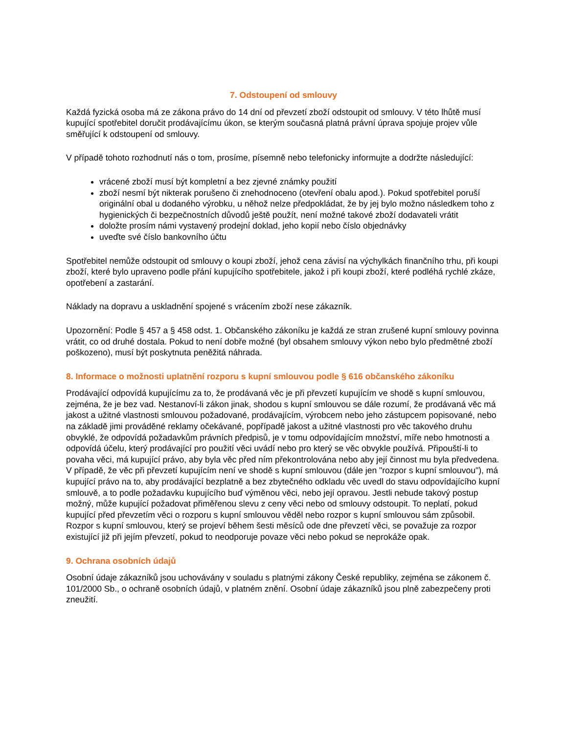7. Odstoupení od smlouvy
Každá fyzická osoba má ze zákona právo do 14 dní od převzetí zboží odstoupit od smlouvy. V této lhůtě musí kupující spotřebitel doručit prodávajícímu úkon, se kterým současná platná právní úprava spojuje projev vůle směřující k odstoupení od smlouvy.
V případě tohoto rozhodnutí nás o tom, prosíme, písemně nebo telefonicky informujte a dodržte následující:
vrácené zboží musí být kompletní a bez zjevné známky použití
zboží nesmí být nikterak porušeno či znehodnoceno (otevření obalu apod.). Pokud spotřebitel poruší originální obal u dodaného výrobku, u něhož nelze předpokládat, že by jej bylo možno následkem toho z hygienických či bezpečnostních důvodů ještě použít, není možné takové zboží dodavateli vrátit
doložte prosím námi vystavený prodejní doklad, jeho kopií nebo číslo objednávky
uveďte své číslo bankovního účtu
Spotřebitel nemůže odstoupit od smlouvy o koupi zboží, jehož cena závisí na výchylkách finančního trhu, při koupi zboží, které bylo upraveno podle přání kupujícího spotřebitele, jakož i při koupi zboží, které podléhá rychlé zkáze, opotřebení a zastarání.
Náklady na dopravu a uskladnění spojené s vrácením zboží nese zákazník.
Upozornění: Podle § 457 a § 458 odst. 1. Občanského zákoníku je každá ze stran zrušené kupní smlouvy povinna vrátit, co od druhé dostala. Pokud to není dobře možné (byl obsahem smlouvy výkon nebo bylo předmětné zboží poškozeno), musí být poskytnuta peněžitá náhrada.
8. Informace o možnosti uplatnění rozporu s kupní smlouvou podle § 616 občanského zákoníku
Prodávající odpovídá kupujícímu za to, že prodávaná věc je při převzetí kupujícím ve shodě s kupní smlouvou, zejména, že je bez vad. Nestanoví-li zákon jinak, shodou s kupní smlouvou se dále rozumí, že prodávaná věc má jakost a užitné vlastnosti smlouvou požadované, prodávajícím, výrobcem nebo jeho zástupcem popisované, nebo na základě jimi prováděné reklamy očekávané, popřípadě jakost a užitné vlastnosti pro věc takového druhu obvyklé, že odpovídá požadavkům právních předpisů, je v tomu odpovídajícím množství, míře nebo hmotnosti a odpovídá účelu, který prodávající pro použití věci uvádí nebo pro který se věc obvykle používá. Připouští-li to povaha věci, má kupující právo, aby byla věc před ním překontrolována nebo aby její činnost mu byla předvedena.
V případě, že věc při převzetí kupujícím není ve shodě s kupní smlouvou (dále jen "rozpor s kupní smlouvou"), má kupující právo na to, aby prodávající bezplatně a bez zbytečného odkladu věc uvedl do stavu odpovídajícího kupní smlouvě, a to podle požadavku kupujícího buď výměnou věci, nebo její opravou. Jestli nebude takový postup možný, může kupující požadovat přiměřenou slevu z ceny věci nebo od smlouvy odstoupit. To neplatí, pokud kupující před převzetím věci o rozporu s kupní smlouvou věděl nebo rozpor s kupní smlouvou sám způsobil.
Rozpor s kupní smlouvou, který se projeví během šesti měsíců ode dne převzetí věci, se považuje za rozpor existující již při jejím převzetí, pokud to neodporuje povaze věci nebo pokud se neprokáže opak.
9. Ochrana osobních údajů
Osobní údaje zákazníků jsou uchovávány v souladu s platnými zákony České republiky, zejména se zákonem č. 101/2000 Sb., o ochraně osobních údajů, v platném znění. Osobní údaje zákazníků jsou plně zabezpečeny proti zneužití.